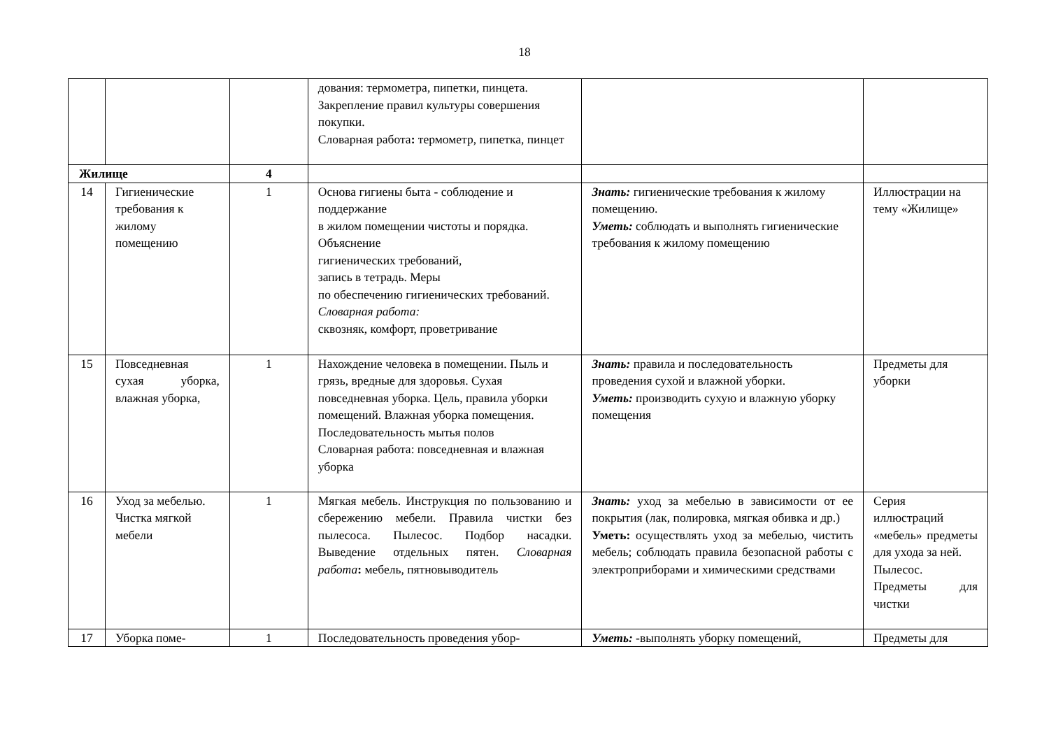18
| | | | дования: термометра, пипетки, пинцета. Закрепление правил культуры совершения покупки. Словарная работа : термометр, пипетка, пинцет | | |
| Жилище | | 4 | | | |
| 14 | Гигиенические требования к жилому помещению | 1 | Основа гигиены быта - соблюдение и поддержание в жилом помещении чистоты и порядка. Объяснение гигиенических требований, запись в тетрадь. Меры по обеспечению гигиенических требований. Словарная работа: сквозняк, комфорт, проветривание | Знать: гигиенические требования к жилому помещению. Уметь: соблюдать и выполнять гигиенические требования к жилому помещению | Иллюстрации на тему «Жилище» |
| 15 | Повседневная сухая уборка, влажная уборка, | 1 | Нахождение человека в помещении. Пыль и грязь, вредные для здоровья. Сухая повседневная уборка. Цель, правила уборки помещений. Влажная уборка помещения. Последовательность мытья полов Словарная работа: повседневная и влажная уборка | Знать: правила и последовательность проведения сухой и влажной уборки. Уметь: производить сухую и влажную уборку помещения | Предметы для уборки |
| 16 | Уход за мебелью. Чистка мягкой мебели | 1 | Мягкая мебель. Инструкция по пользованию и сбережению мебели. Правила чистки без пылесоса. Пылесос. Подбор насадки. Выведение отдельных пятен. Словарная работа : мебель, пятновыводитель | Знать: уход за мебелью в зависимости от ее покрытия (лак, полировка, мягкая обивка и др.) Уметь: осуществлять уход за мебелью, чистить мебель; соблюдать правила безопасной работы с электроприборами и химическими средствами | Серия иллюстраций «мебель» предметы для ухода за ней. Пылесос. Предметы для чистки |
| 17 | Уборка поме- | 1 | Последовательность проведения убор- | Уметь: -выполнять уборку помещений, | Предметы для |